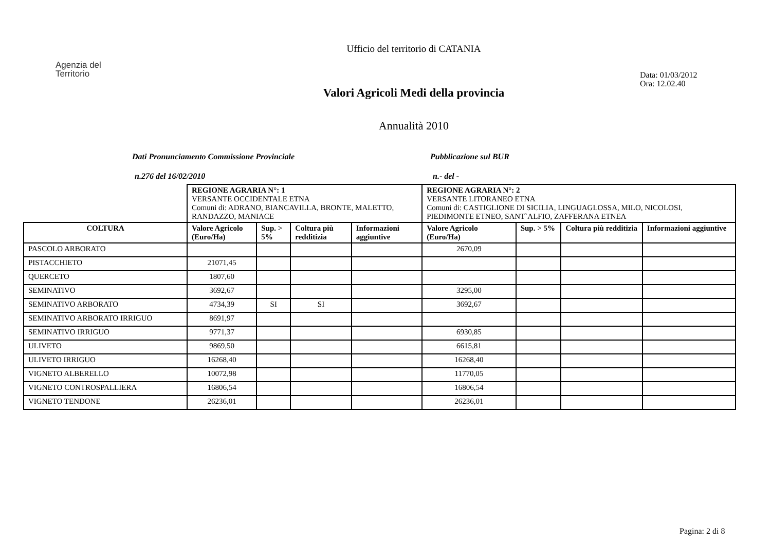Ufficio del territorio di CATANIA
Agenzia del
Territorio
Data: 01/03/2012
Ora: 12.02.40
Valori Agricoli Medi della provincia
Annualità 2010
Dati Pronunciamento Commissione Provinciale Pubblicazione sul BUR
n.276 del 16/02/2010 n.- del -
| | REGIONE AGRARIA N°: 1 VERSANTE OCCIDENTALE ETNA Comuni di: ADRANO, BIANCAVILLA, BRONTE, MALETTO, RANDAZZO, MANIACE | | | | REGIONE AGRARIA N°: 2 VERSANTE LITORANEO ETNA Comuni di: CASTIGLIONE DI SICILIA, LINGUAGLOSSA, MILO, NICOLOSI, PIEDIMONTE ETNEO, SANT`ALFIO, ZAFFERANA ETNEA | | | |
| COLTURA | Valore Agricolo (Euro/Ha) | Sup. > 5% | Coltura più redditizia | Informazioni aggiuntive | Valore Agricolo (Euro/Ha) | Sup. > 5% | Coltura più redditizia | Informazioni aggiuntive |
| PASCOLO ARBORATO | | | | | 2670,09 | | | |
| PISTACCHIETO | 21071,45 | | | | | | | |
| QUERCETO | 1807,60 | | | | | | | |
| SEMINATIVO | 3692,67 | | | | 3295,00 | | | |
| SEMINATIVO ARBORATO | 4734,39 | SI | SI | | 3692,67 | | | |
| SEMINATIVO ARBORATO IRRIGUO | 8691,97 | | | | | | | |
| SEMINATIVO IRRIGUO | 9771,37 | | | | 6930,85 | | | |
| ULIVETO | 9869,50 | | | | 6615,81 | | | |
| ULIVETO IRRIGUO | 16268,40 | | | | 16268,40 | | | |
| VIGNETO ALBERELLO | 10072,98 | | | | 11770,05 | | | |
| VIGNETO CONTROSPALLIERA | 16806,54 | | | | 16806,54 | | | |
| VIGNETO TENDONE | 26236,01 | | | | 26236,01 | | | |
Pagina: 2 di 8